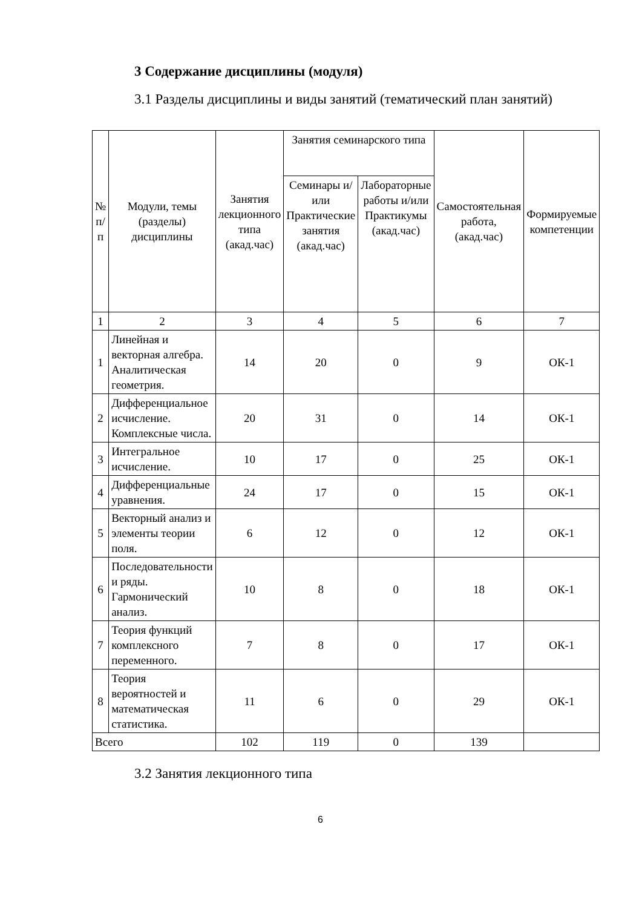3 Содержание дисциплины (модуля)
3.1 Разделы дисциплины и виды занятий (тематический план занятий)
| № п/п | Модули, темы (разделы) дисциплины | Занятия лекционного типа (акад.час) | Занятия семинарского типа | | Самостоятельная работа, (акад.час) | Формируемые компетенции |
| --- | --- | --- | --- | --- | --- | --- |
| | | | Семинары и/или Практические занятия (акад.час) | Лабораторные работы и/или Практикумы (акад.час) | | |
| 1 | 2 | 3 | 4 | 5 | 6 | 7 |
| 1 | Линейная и векторная алгебра. Аналитическая геометрия. | 14 | 20 | 0 | 9 | ОК-1 |
| 2 | Дифференциальное исчисление. Комплексные числа. | 20 | 31 | 0 | 14 | ОК-1 |
| 3 | Интегральное исчисление. | 10 | 17 | 0 | 25 | ОК-1 |
| 4 | Дифференциальные уравнения. | 24 | 17 | 0 | 15 | ОК-1 |
| 5 | Векторный анализ и элементы теории поля. | 6 | 12 | 0 | 12 | ОК-1 |
| 6 | Последовательности и ряды. Гармонический анализ. | 10 | 8 | 0 | 18 | ОК-1 |
| 7 | Теория функций комплексного переменного. | 7 | 8 | 0 | 17 | ОК-1 |
| 8 | Теория вероятностей и математическая статистика. | 11 | 6 | 0 | 29 | ОК-1 |
| Всего | | 102 | 119 | 0 | 139 | |
3.2 Занятия лекционного типа
6